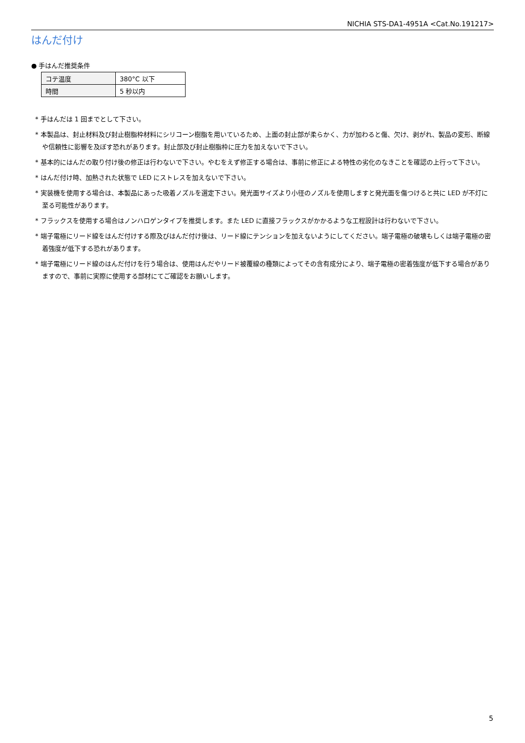NICHIA STS-DA1-4951A <Cat.No.191217>
はんだ付け
● 手はんだ推奨条件
| コテ温度 | 380°C 以下 |
| 時間 | 5 秒以内 |
* 手はんだは 1 回までとして下さい。
* 本製品は、封止材料及び封止樹脂枠材料にシリコーン樹脂を用いているため、上面の封止部が柔らかく、力が加わると傷、欠け、剥がれ、製品の変形、断線や信頼性に影響を及ぼす恐れがあります。封止部及び封止樹脂枠に圧力を加えないで下さい。
* 基本的にはんだの取り付け後の修正は行わないで下さい。やむをえず修正する場合は、事前に修正による特性の劣化のなきことを確認の上行って下さい。
* はんだ付け時、加熱された状態で LED にストレスを加えないで下さい。
* 実装機を使用する場合は、本製品にあった吸着ノズルを選定下さい。発光面サイズより小径のノズルを使用しますと発光面を傷つけると共に LED が不灯に至る可能性があります。
* フラックスを使用する場合はノンハロゲンタイプを推奨します。また LED に直接フラックスがかかるような工程設計は行わないで下さい。
* 端子電極にリード線をはんだ付けする際及びはんだ付け後は、リード線にテンションを加えないようにしてください。端子電極の破壊もしくは端子電極の密着強度が低下する恐れがあります。
* 端子電極にリード線のはんだ付けを行う場合は、使用はんだやリード被覆線の種類によってその含有成分により、端子電極の密着強度が低下する場合がありますので、事前に実際に使用する部材にてご確認をお願いします。
5